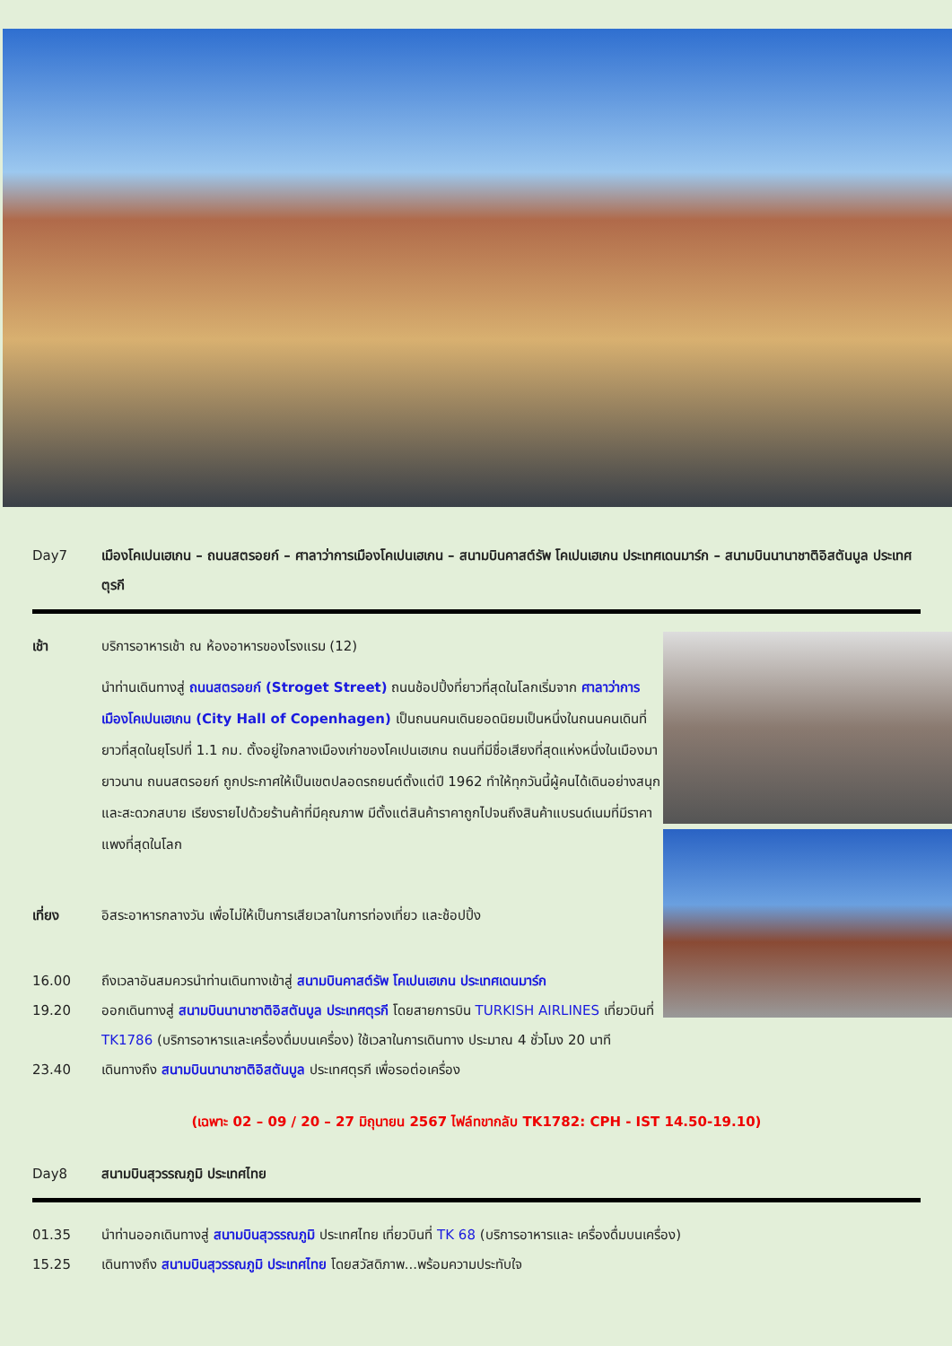Day7 เมืองโคเปนเฮเกน – ถนนสตรอยก์ – ศาลาว่าการเมืองโคเปนเฮเกน – สนามบินคาสต์รัพ โคเปนเฮเกน ประเทศเดนมาร์ก – สนามบินนานาชาติอิสตันบูล ประเทศตุรกี
เช้า บริการอาหารเช้า ณ ห้องอาหารของโรงแรม (12)
นำท่านเดินทางสู่ ถนนสตรอยก์ (Stroget Street) ถนนช้อปปิ้งที่ยาวที่สุดในโลกเริ่มจาก ศาลาว่าการเมืองโคเปนเฮเกน (City Hall of Copenhagen) เป็นถนนคนเดินยอดนิยมเป็นหนึ่งในถนนคนเดินที่ยาวที่สุดในยุโรปที่ 1.1 กม. ตั้งอยู่ใจกลางเมืองเก่าของโคเปนเฮเกน ถนนที่มีชื่อเสียงที่สุดแห่งหนึ่งในเมืองมายาวนาน ถนนสตรอยก์ ถูกประกาศให้เป็นเขตปลอดรถยนต์ตั้งแต่ปี 1962 ทำให้ทุกวันนี้ผู้คนได้เดินอย่างสนุกและสะดวกสบาย เรียงรายไปด้วยร้านค้าที่มีคุณภาพ มีตั้งแต่สินค้าราคาถูกไปจนถึงสินค้าแบรนด์เนมที่มีราคาแพงที่สุดในโลก
เที่ยง อิสระอาหารกลางวัน เพื่อไม่ให้เป็นการเสียเวลาในการท่องเที่ยว และช้อปปิ้ง
16.00 ถึงเวลาอันสมควรนำท่านเดินทางเข้าสู่ สนามบินคาสต์รัพ โคเปนเฮเกน ประเทศเดนมาร์ก
19.20 ออกเดินทางสู่ สนามบินนานาชาติอิสตันบูล ประเทศตุรกี โดยสายการบิน TURKISH AIRLINES เที่ยวบินที่ TK1786 (บริการอาหารและเครื่องดื่มบนเครื่อง) ใช้เวลาในการเดินทาง ประมาณ 4 ชั่วโมง 20 นาที
23.40 เดินทางถึง สนามบินนานาชาติอิสตันบูล ประเทศตุรกี เพื่อรอต่อเครื่อง
(เฉพาะ 02 – 09 / 20 – 27 มิถุนายน 2567 ไฟล์ทขากลับ TK1782: CPH - IST 14.50-19.10)
Day8 สนามบินสุวรรณภูมิ ประเทศไทย
01.35 นำท่านออกเดินทางสู่ สนามบินสุวรรณภูมิ ประเทศไทย เที่ยวบินที่ TK 68 (บริการอาหารและ เครื่องดื่มบนเครื่อง)
15.25 เดินทางถึง สนามบินสุวรรณภูมิ ประเทศไทย โดยสวัสดิภาพ...พร้อมความประทับใจ